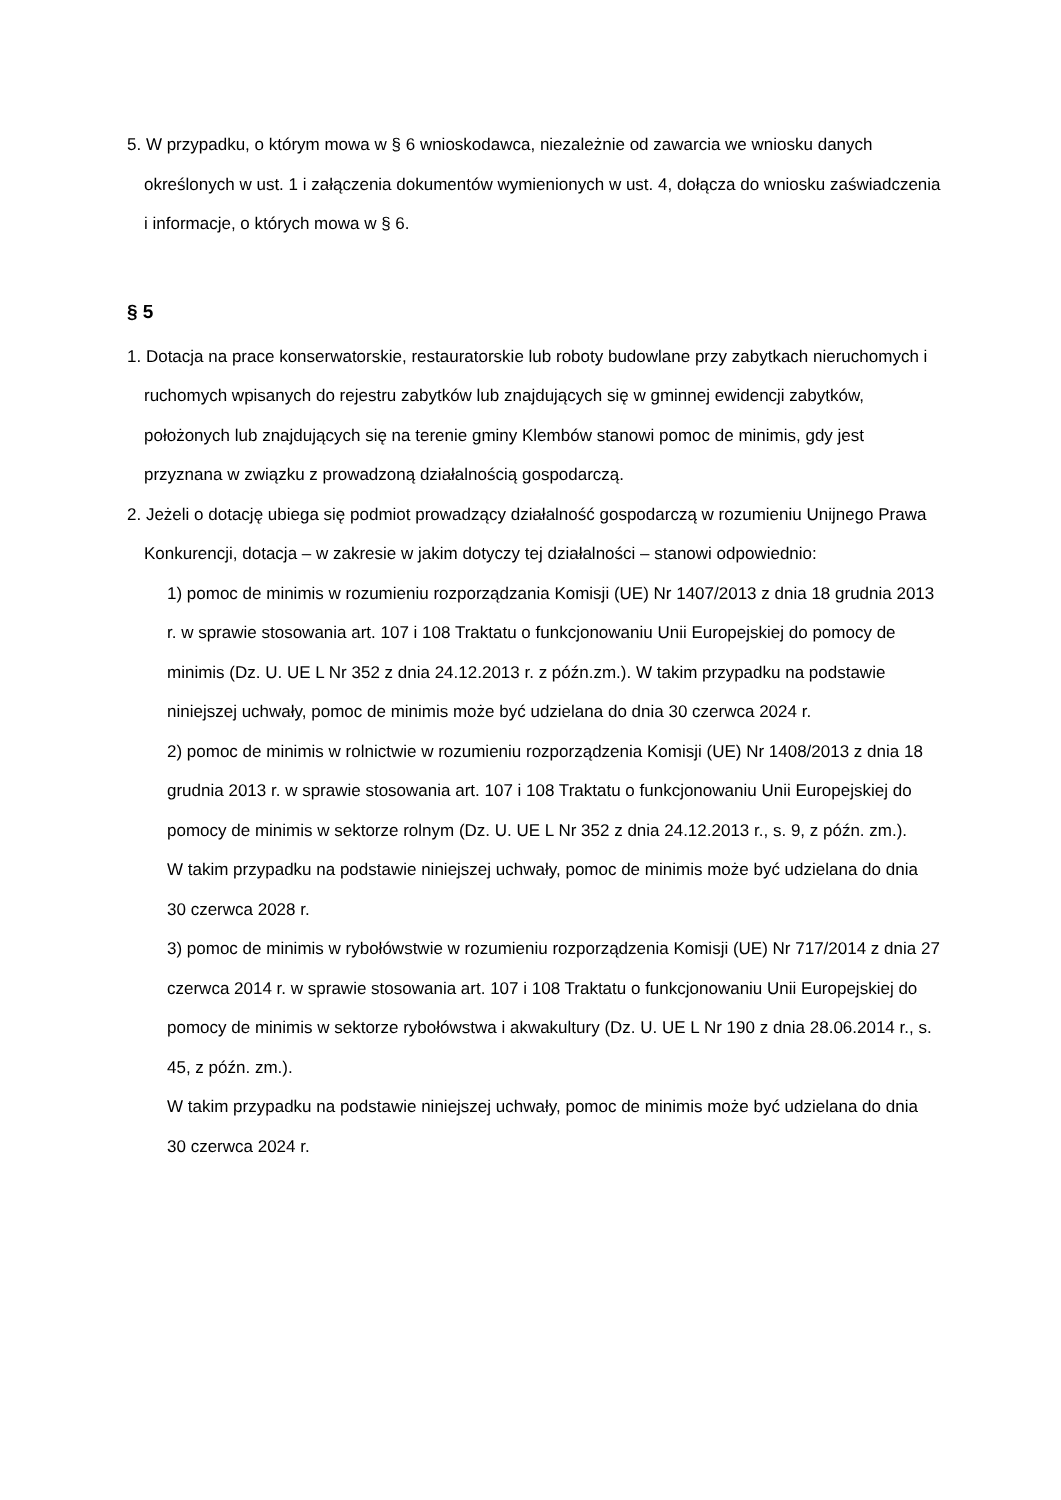5. W przypadku, o którym mowa w § 6 wnioskodawca, niezależnie od zawarcia we wniosku danych określonych w ust. 1 i załączenia dokumentów wymienionych w ust. 4, dołącza do wniosku zaświadczenia i informacje, o których mowa w § 6.
§ 5
1. Dotacja na prace konserwatorskie, restauratorskie lub roboty budowlane przy zabytkach nieruchomych i ruchomych wpisanych do rejestru zabytków lub znajdujących się w gminnej ewidencji zabytków, położonych lub znajdujących się na terenie gminy Klembów stanowi pomoc de minimis, gdy jest przyznana w związku z prowadzoną działalnością gospodarczą.
2. Jeżeli o dotację ubiega się podmiot prowadzący działalność gospodarczą w rozumieniu Unijnego Prawa Konkurencji, dotacja – w zakresie w jakim dotyczy tej działalności – stanowi odpowiednio:
1) pomoc de minimis w rozumieniu rozporządzania Komisji (UE) Nr 1407/2013 z dnia 18 grudnia 2013 r. w sprawie stosowania art. 107 i 108 Traktatu o funkcjonowaniu Unii Europejskiej do pomocy de minimis (Dz. U. UE L Nr 352 z dnia 24.12.2013 r. z późn.zm.). W takim przypadku na podstawie niniejszej uchwały, pomoc de minimis może być udzielana do dnia 30 czerwca 2024 r.
2) pomoc de minimis w rolnictwie w rozumieniu rozporządzenia Komisji (UE) Nr 1408/2013 z dnia 18 grudnia 2013 r. w sprawie stosowania art. 107 i 108 Traktatu o funkcjonowaniu Unii Europejskiej do pomocy de minimis w sektorze rolnym (Dz. U. UE L Nr 352 z dnia 24.12.2013 r., s. 9, z późn. zm.).
W takim przypadku na podstawie niniejszej uchwały, pomoc de minimis może być udzielana do dnia 30 czerwca 2028 r.
3) pomoc de minimis w rybołówstwie w rozumieniu rozporządzenia Komisji (UE) Nr 717/2014 z dnia 27 czerwca 2014 r. w sprawie stosowania art. 107 i 108 Traktatu o funkcjonowaniu Unii Europejskiej do pomocy de minimis w sektorze rybołówstwa i akwakultury (Dz. U. UE L Nr 190 z dnia 28.06.2014 r., s. 45, z późn. zm.).
W takim przypadku na podstawie niniejszej uchwały, pomoc de minimis może być udzielana do dnia 30 czerwca 2024 r.